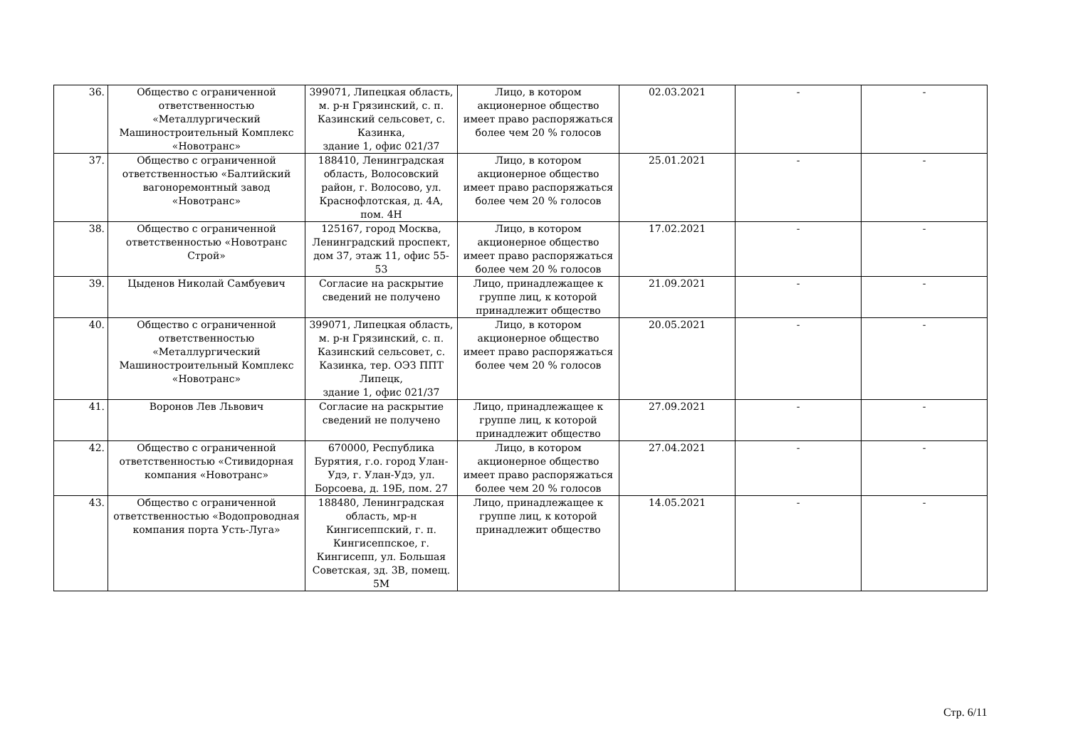| 36. | Общество с ограниченной ответственностью «Металлургический Машиностроительный Комплекс «Новотранс» | 399071, Липецкая область, м. р-н Грязинский, с. п. Казинский сельсовет, с. Казинка, здание 1, офис 021/37 | Лицо, в котором акционерное общество имеет право распоряжаться более чем 20 % голосов | 02.03.2021 | - | - |
| 37. | Общество с ограниченной ответственностью «Балтийский вагоноремонтный завод «Новотранс» | 188410, Ленинградская область, Волосовский район, г. Волосово, ул. Краснофлотская, д. 4А, пом. 4Н | Лицо, в котором акционерное общество имеет право распоряжаться более чем 20 % голосов | 25.01.2021 | - | - |
| 38. | Общество с ограниченной ответственностью «Новотранс Строй» | 125167, город Москва, Ленинградский проспект, дом 37, этаж 11, офис 55-53 | Лицо, в котором акционерное общество имеет право распоряжаться более чем 20 % голосов | 17.02.2021 | - | - |
| 39. | Цыденов Николай Самбуевич | Согласие на раскрытие сведений не получено | Лицо, принадлежащее к группе лиц, к которой принадлежит общество | 21.09.2021 | - | - |
| 40. | Общество с ограниченной ответственностью «Металлургический Машиностроительный Комплекс «Новотранс» | 399071, Липецкая область, м. р-н Грязинский, с. п. Казинский сельсовет, с. Казинка, тер. ОЭЗ ППТ Липецк, здание 1, офис 021/37 | Лицо, в котором акционерное общество имеет право распоряжаться более чем 20 % голосов | 20.05.2021 | - | - |
| 41. | Воронов Лев Львович | Согласие на раскрытие сведений не получено | Лицо, принадлежащее к группе лиц, к которой принадлежит общество | 27.09.2021 | - | - |
| 42. | Общество с ограниченной ответственностью «Стивидорная компания «Новотранс» | 670000, Республика Бурятия, г.о. город Улан-Удэ, г. Улан-Удэ, ул. Борсоева, д. 19Б, пом. 27 | Лицо, в котором акционерное общество имеет право распоряжаться более чем 20 % голосов | 27.04.2021 | - | - |
| 43. | Общество с ограниченной ответственностью «Водопроводная компания порта Усть-Луга» | 188480, Ленинградская область, мр-н Кингисеппский, г. п. Кингисеппское, г. Кингисепп, ул. Большая Советская, зд. 3В, помещ. 5М | Лицо, принадлежащее к группе лиц, к которой принадлежит общество | 14.05.2021 | - | - |
Стр. 6/11